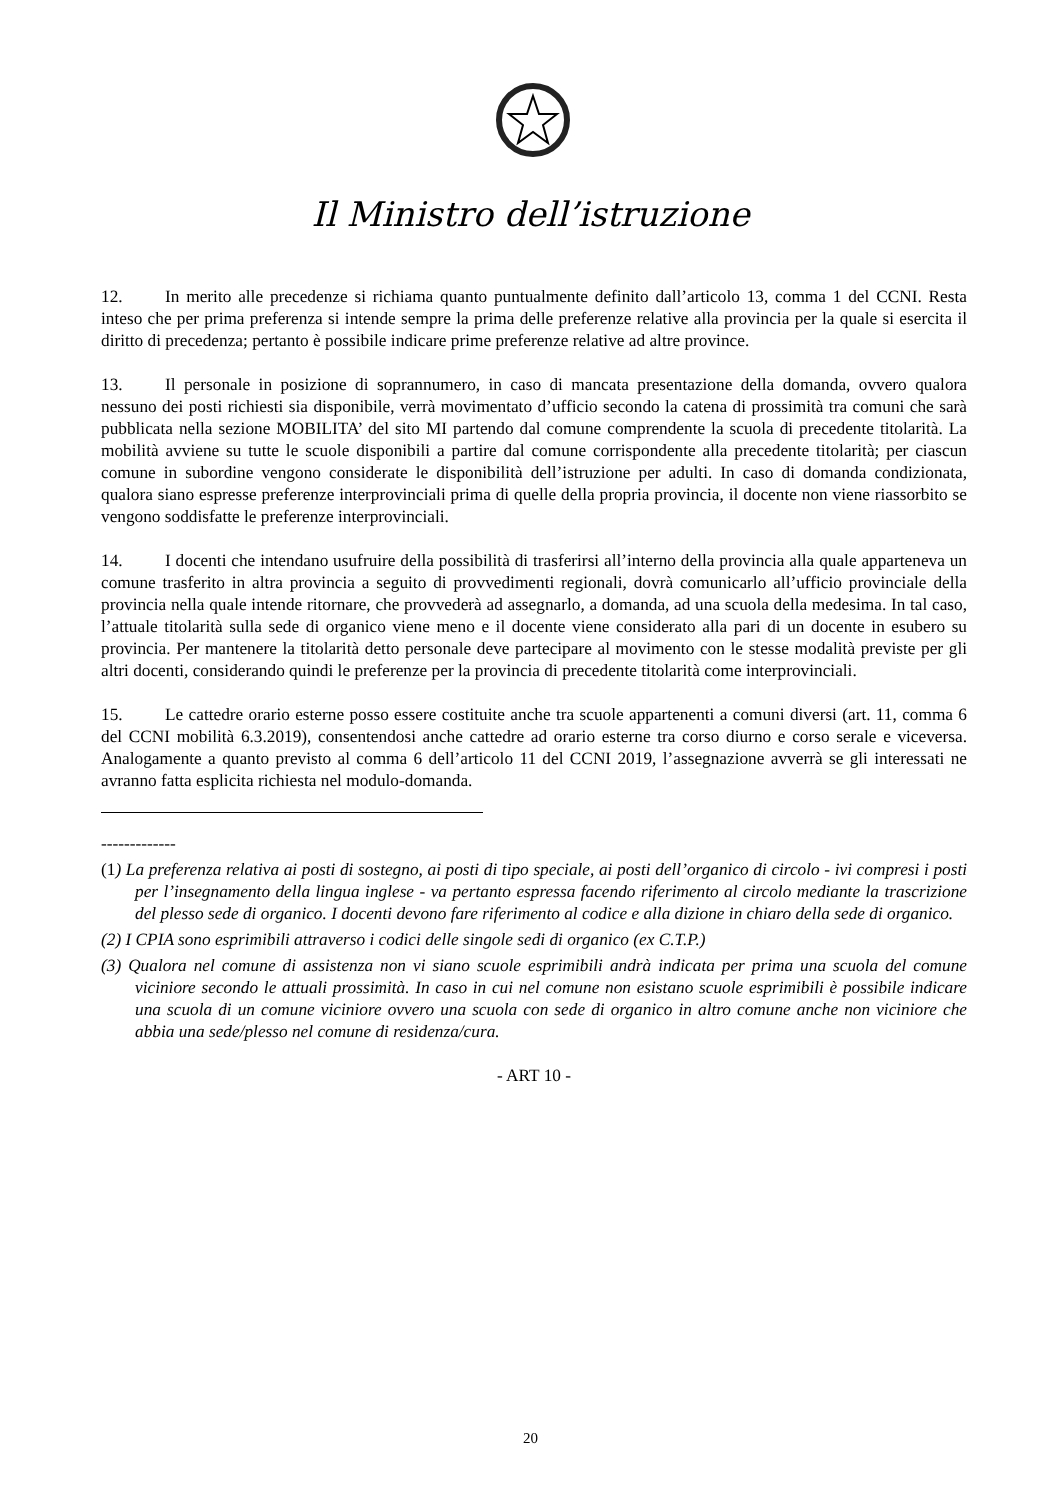Il Ministro dell’istruzione
12. In merito alle precedenze si richiama quanto puntualmente definito dall’articolo 13, comma 1 del CCNI. Resta inteso che per prima preferenza si intende sempre la prima delle preferenze relative alla provincia per la quale si esercita il diritto di precedenza; pertanto è possibile indicare prime preferenze relative ad altre province.
13. Il personale in posizione di soprannumero, in caso di mancata presentazione della domanda, ovvero qualora nessuno dei posti richiesti sia disponibile, verrà movimentato d’ufficio secondo la catena di prossimità tra comuni che sarà pubblicata nella sezione MOBILITA’ del sito MI partendo dal comune comprendente la scuola di precedente titolarità. La mobilità avviene su tutte le scuole disponibili a partire dal comune corrispondente alla precedente titolarità; per ciascun comune in subordine vengono considerate le disponibilità dell’istruzione per adulti. In caso di domanda condizionata, qualora siano espresse preferenze interprovinciali prima di quelle della propria provincia, il docente non viene riassorbito se vengono soddisfatte le preferenze interprovinciali.
14. I docenti che intendano usufruire della possibilità di trasferirsi all’interno della provincia alla quale apparteneva un comune trasferito in altra provincia a seguito di provvedimenti regionali, dovrà comunicarlo all’ufficio provinciale della provincia nella quale intende ritornare, che provvederà ad assegnarlo, a domanda, ad una scuola della medesima. In tal caso, l’attuale titolarità sulla sede di organico viene meno e il docente viene considerato alla pari di un docente in esubero su provincia. Per mantenere la titolarità detto personale deve partecipare al movimento con le stesse modalità previste per gli altri docenti, considerando quindi le preferenze per la provincia di precedente titolarità come interprovinciali.
15. Le cattedre orario esterne posso essere costituite anche tra scuole appartenenti a comuni diversi (art. 11, comma 6 del CCNI mobilità 6.3.2019), consentendosi anche cattedre ad orario esterne tra corso diurno e corso serale e viceversa. Analogamente a quanto previsto al comma 6 dell’articolo 11 del CCNI 2019, l’assegnazione avverrà se gli interessati ne avranno fatta esplicita richiesta nel modulo-domanda.
-------------
(1) La preferenza relativa ai posti di sostegno, ai posti di tipo speciale, ai posti dell’organico di circolo - ivi compresi i posti per l’insegnamento della lingua inglese - va pertanto espressa facendo riferimento al circolo mediante la trascrizione del plesso sede di organico. I docenti devono fare riferimento al codice e alla dizione in chiaro della sede di organico.
(2) I CPIA sono esprimibili attraverso i codici delle singole sedi di organico (ex C.T.P.)
(3) Qualora nel comune di assistenza non vi siano scuole esprimibili andrà indicata per prima una scuola del comune viciniore secondo le attuali prossimità. In caso in cui nel comune non esistano scuole esprimibili è possibile indicare una scuola di un comune viciniore ovvero una scuola con sede di organico in altro comune anche non viciniore che abbia una sede/plesso nel comune di residenza/cura.
- ART 10 -
20